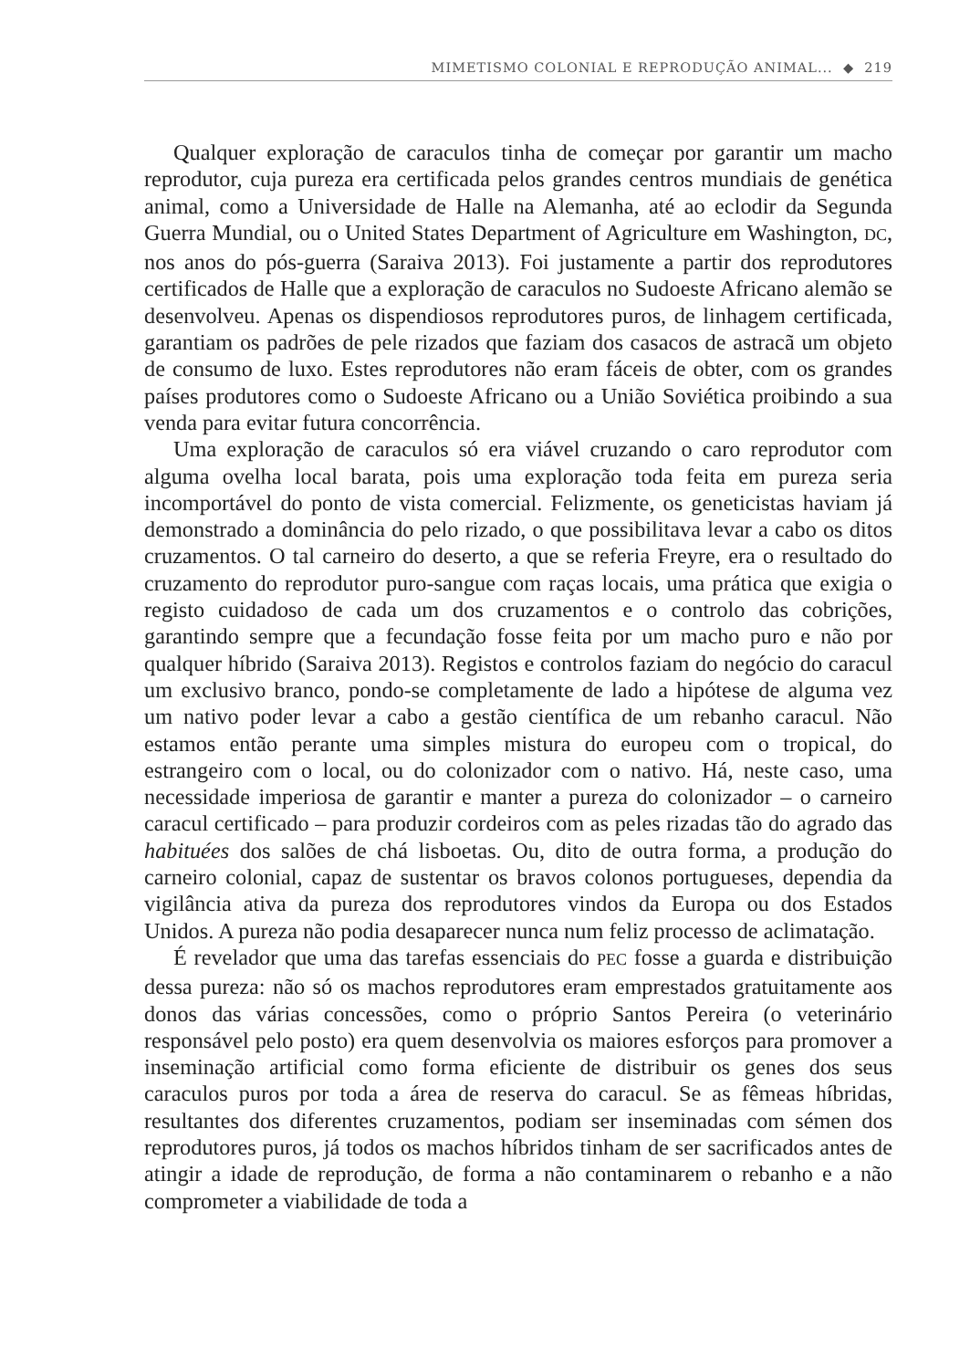MIMETISMO COLONIAL E REPRODUÇÃO ANIMAL... ◆ 219
Qualquer exploração de caraculos tinha de começar por garantir um macho reprodutor, cuja pureza era certificada pelos grandes centros mundiais de genética animal, como a Universidade de Halle na Alemanha, até ao eclodir da Segunda Guerra Mundial, ou o United States Department of Agriculture em Washington, DC, nos anos do pós-guerra (Saraiva 2013). Foi justamente a partir dos reprodutores certificados de Halle que a exploração de caraculos no Sudoeste Africano alemão se desenvolveu. Apenas os dispendiosos reprodutores puros, de linhagem certificada, garantiam os padrões de pele rizados que faziam dos casacos de astracã um objeto de consumo de luxo. Estes reprodutores não eram fáceis de obter, com os grandes países produtores como o Sudoeste Africano ou a União Soviética proibindo a sua venda para evitar futura concorrência.
Uma exploração de caraculos só era viável cruzando o caro reprodutor com alguma ovelha local barata, pois uma exploração toda feita em pureza seria incomportável do ponto de vista comercial. Felizmente, os geneticistas haviam já demonstrado a dominância do pelo rizado, o que possibilitava levar a cabo os ditos cruzamentos. O tal carneiro do deserto, a que se referia Freyre, era o resultado do cruzamento do reprodutor puro-sangue com raças locais, uma prática que exigia o registo cuidadoso de cada um dos cruzamentos e o controlo das cobrições, garantindo sempre que a fecundação fosse feita por um macho puro e não por qualquer híbrido (Saraiva 2013). Registos e controlos faziam do negócio do caracul um exclusivo branco, pondo-se completamente de lado a hipótese de alguma vez um nativo poder levar a cabo a gestão científica de um rebanho caracul. Não estamos então perante uma simples mistura do europeu com o tropical, do estrangeiro com o local, ou do colonizador com o nativo. Há, neste caso, uma necessidade imperiosa de garantir e manter a pureza do colonizador – o carneiro caracul certificado – para produzir cordeiros com as peles rizadas tão do agrado das habituées dos salões de chá lisboetas. Ou, dito de outra forma, a produção do carneiro colonial, capaz de sustentar os bravos colonos portugueses, dependia da vigilância ativa da pureza dos reprodutores vindos da Europa ou dos Estados Unidos. A pureza não podia desaparecer nunca num feliz processo de aclimatação.
É revelador que uma das tarefas essenciais do PEC fosse a guarda e distribuição dessa pureza: não só os machos reprodutores eram emprestados gratuitamente aos donos das várias concessões, como o próprio Santos Pereira (o veterinário responsável pelo posto) era quem desenvolvia os maiores esforços para promover a inseminação artificial como forma eficiente de distribuir os genes dos seus caraculos puros por toda a área de reserva do caracul. Se as fêmeas híbridas, resultantes dos diferentes cruzamentos, podiam ser inseminadas com sémen dos reprodutores puros, já todos os machos híbridos tinham de ser sacrificados antes de atingir a idade de reprodução, de forma a não contaminarem o rebanho e a não comprometer a viabilidade de toda a